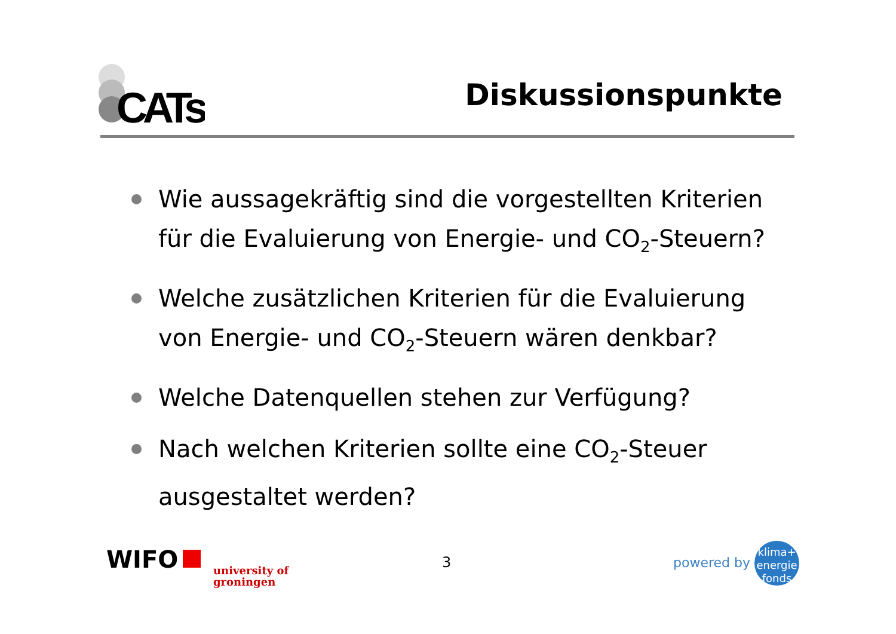CATs
Diskussionspunkte
Wie aussagekräftig sind die vorgestellten Kriterien für die Evaluierung von Energie- und CO<sub>2</sub>-Steuern?
Welche zusätzlichen Kriterien für die Evaluierung von Energie- und CO<sub>2</sub>-Steuern wären denkbar?
Welche Datenquellen stehen zur Verfügung?
Nach welchen Kriterien sollte eine CO<sub>2</sub>-Steuer ausgestaltet werden?
WIFO
university of
groningen
3
powered by klima+
energie
fonds